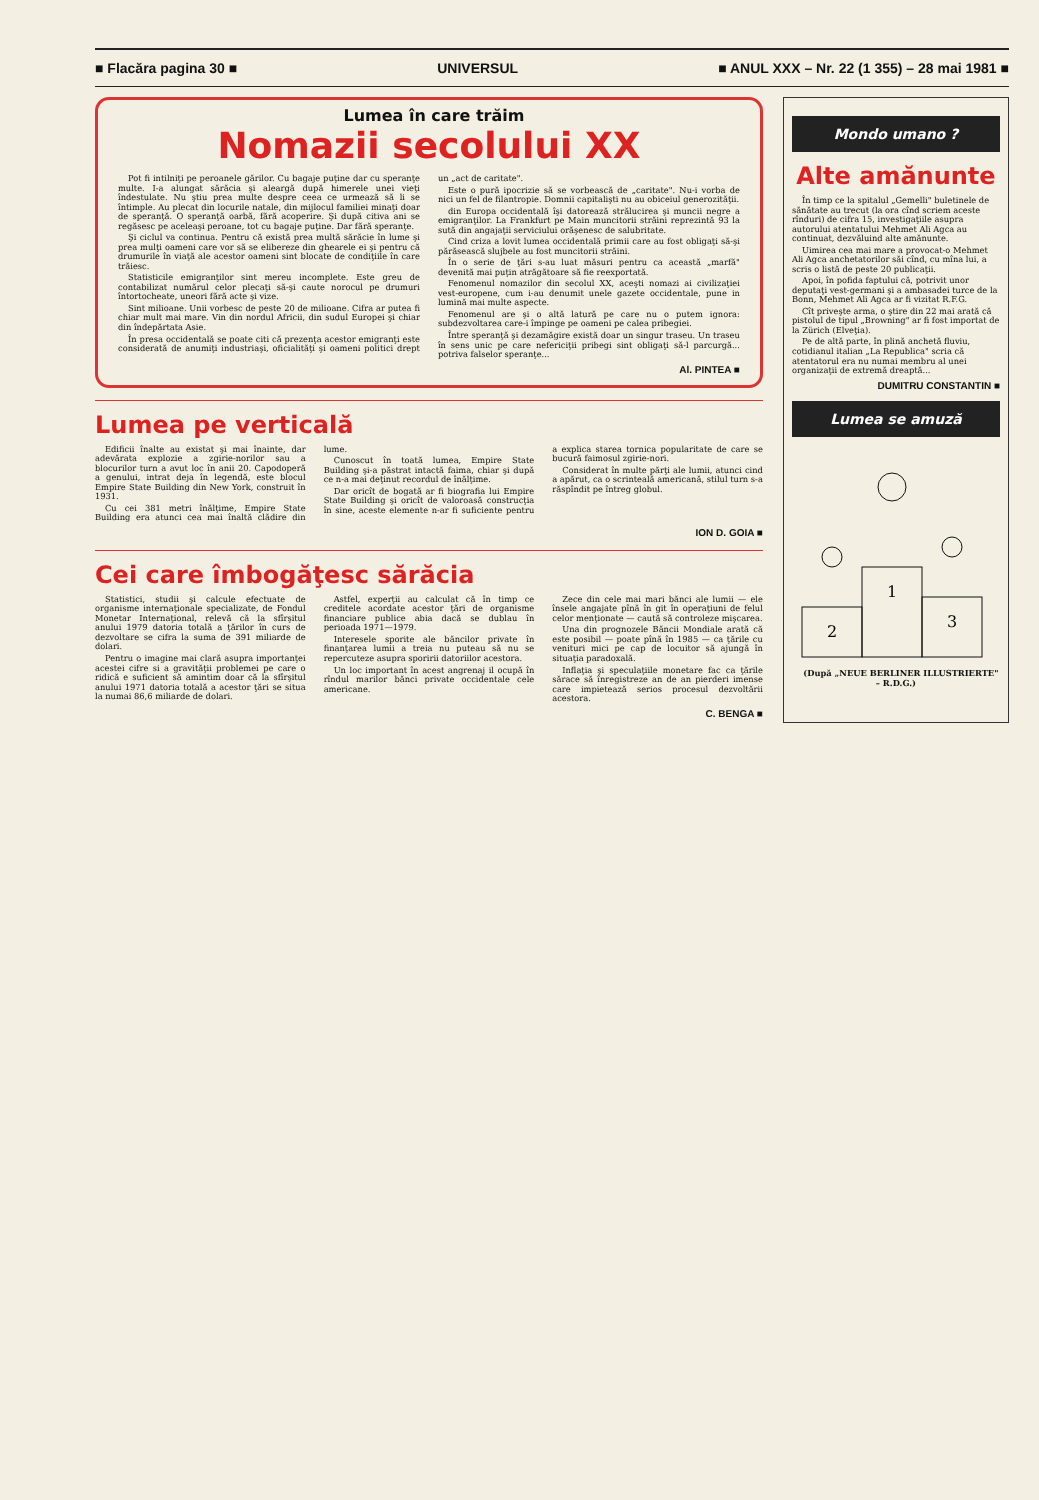■ Flacăra pagina 30 ■ UNIVERSUL ■ ANUL XXX – Nr. 22 (1 355) – 28 mai 1981 ■
Lumea în care trăim
Nomazii secolului XX
Pot fi intilniţi pe peroanele gărilor. Cu bagaje puţine dar cu speranţe multe. I-a alungat sărăcia şi aleargă după himerele unei vieţi îndestulate. Nu ştiu prea multe despre ceea ce urmează să li se întimple. Au plecat din locurile natale, din mijlocul familiei minaţi doar de speranţă. O speranţă oarbă, fără acoperire. Şi după citiva ani se regăsesc pe aceleaşi peroane, tot cu bagaje puţine. Dar fără speranţe.
Şi ciclul va continua. Pentru că există prea multă sărăcie în lume şi prea mulţi oameni care vor să se elibereze din ghearele ei şi pentru că drumurile în viaţă ale acestor oameni sint blocate de condiţiile în care trăiesc.
Statisticile emigranţilor sint mereu incomplete. Este greu de contabilizat numărul celor plecaţi să-şi caute norocul pe drumuri întortocheate, uneori fără acte şi vize.
Sint milioane. Unii vorbesc de peste 20 de milioane. Cifra ar putea fi chiar mult mai mare. Vin din nordul Africii, din sudul Europei şi chiar din îndepărtata Asie.
În presa occidentală se poate citi că prezenţa acestor emigranţi este considerată de anumiţi industriaşi, oficialităţi şi oameni politici drept un „act de caritate".
Este o pură ipocrizie să se vorbească de „caritate". Nu-i vorba de nici un fel de filantropie. Domnii capitalişti nu au obiceiul generozităţii.
din Europa occidentală îşi datorează strălucirea şi muncii negre a emigranţilor. La Frankfurt pe Main muncitorii străini reprezintă 93 la sută din angajaţii serviciului orăşenesc de salubritate.
Cind criza a lovit lumea occidentală primii care au fost obligaţi să-şi părăsească slujbele au fost muncitorii străini.
În o serie de ţări s-au luat măsuri pentru ca această „marfă" devenită mai puţin atrăgătoare să fie reexportată.
Fenomenul nomazilor din secolul XX, aceşti nomazi ai civilizaţiei vest-europene, cum i-au denumit unele gazete occidentale, pune in lumină mai multe aspecte.
Fenomenul are şi o altă latură pe care nu o putem ignora: subdezvoltarea care-i împinge pe oameni pe calea pribegiei.
Între speranţă şi dezamăgire există doar un singur traseu. Un traseu în sens unic pe care nefericiţii pribegi sint obligaţi să-l parcurgă... potriva falselor speranţe...
Al. PINTEA ■
Lumea pe verticală
Edificii înalte au existat şi mai înainte, dar adevărata explozie a zgirie-norilor sau a blocurilor turn a avut loc în anii 20. Capodoperă a genului, intrat deja în legendă, este blocul Empire State Building din New York, construit în 1931.
Cu cei 381 metri înălţime, Empire State Building era atunci cea mai înaltă clădire din lume.
Cunoscut în toată lumea, Empire State Building şi-a păstrat intactă faima, chiar şi după ce n-a mai deţinut recordul de înălţime.
Dar oricît de bogată ar fi biografia lui Empire State Building şi oricît de valoroasă construcţia în sine, aceste elemente n-ar fi suficiente pentru a explica starea tornica popularitate de care se bucură faimosul zgirie-nori.
Considerat în multe părţi ale lumii, atunci cind a apărut, ca o scrinteală americană, stilul turn s-a răspîndit pe întreg globul.
ION D. GOIA ■
Cei care îmbogăţesc sărăcia
Statistici, studii şi calcule efectuate de organisme internaţionale specializate, de Fondul Monetar Internaţional, relevă că la sfîrşitul anului 1979 datoria totală a ţărilor în curs de dezvoltare se cifra la suma de 391 miliarde de dolari.
Pentru o imagine mai clară asupra importanţei acestei cifre si a gravităţii problemei pe care o ridică e suficient să amintim doar că la sfîrşitul anului 1971 datoria totală a acestor ţări se situa la numai 86,6 miliarde de dolari.
Astfel, experţii au calculat că în timp ce creditele acordate acestor ţări de organisme financiare publice abia dacă se dublau în perioada 1971—1979.
Interesele sporite ale băncilor private în finanţarea lumii a treia nu puteau să nu se repercuteze asupra sporirii datoriilor acestora.
Un loc important în acest angrenaj il ocupă în rîndul marilor bănci private occidentale cele americane.
Zece din cele mai mari bănci ale lumii — ele însele angajate pînă în git în operaţiuni de felul celor menţionate — caută să controleze mişcarea.
Una din prognozele Băncii Mondiale arată că este posibil — poate pînă în 1985 — ca ţările cu venituri mici pe cap de locuitor să ajungă în situaţia paradoxală.
Inflaţia şi speculaţiile monetare fac ca ţările sărace să înregistreze an de an pierderi imense care impietează serios procesul dezvoltării acestora.
C. BENGA ■
Mondo umano ?
Alte amănunte
În timp ce la spitalul „Gemelli" buletinele de sănătate au trecut (la ora cînd scriem aceste rînduri) de cifra 15, investigaţiile asupra autorului atentatului Mehmet Ali Agca au continuat, dezvăluind alte amănunte.
Uimirea cea mai mare a provocat-o Mehmet Ali Agca anchetatorilor săi cînd, cu mîna lui, a scris o listă de peste 20 publicaţii.
Apoi, în pofida faptului că, potrivit unor deputaţi vest-germani şi a ambasadei turce de la Bonn, Mehmet Ali Agca ar fi vizitat R.F.G.
Cît priveşte arma, o ştire din 22 mai arată că pistolul de tipul „Browning" ar fi fost importat de la Zürich (Elveţia).
Pe de altă parte, în plină anchetă fluviu, cotidianul italian „La Republica" scria că atentatorul era nu numai membru al unei organizaţii de extremă dreaptă...
DUMITRU CONSTANTIN ■
Lumea se amuză
1
2
3
(După „NEUE BERLINER ILLUSTRIERTE" – R.D.G.)